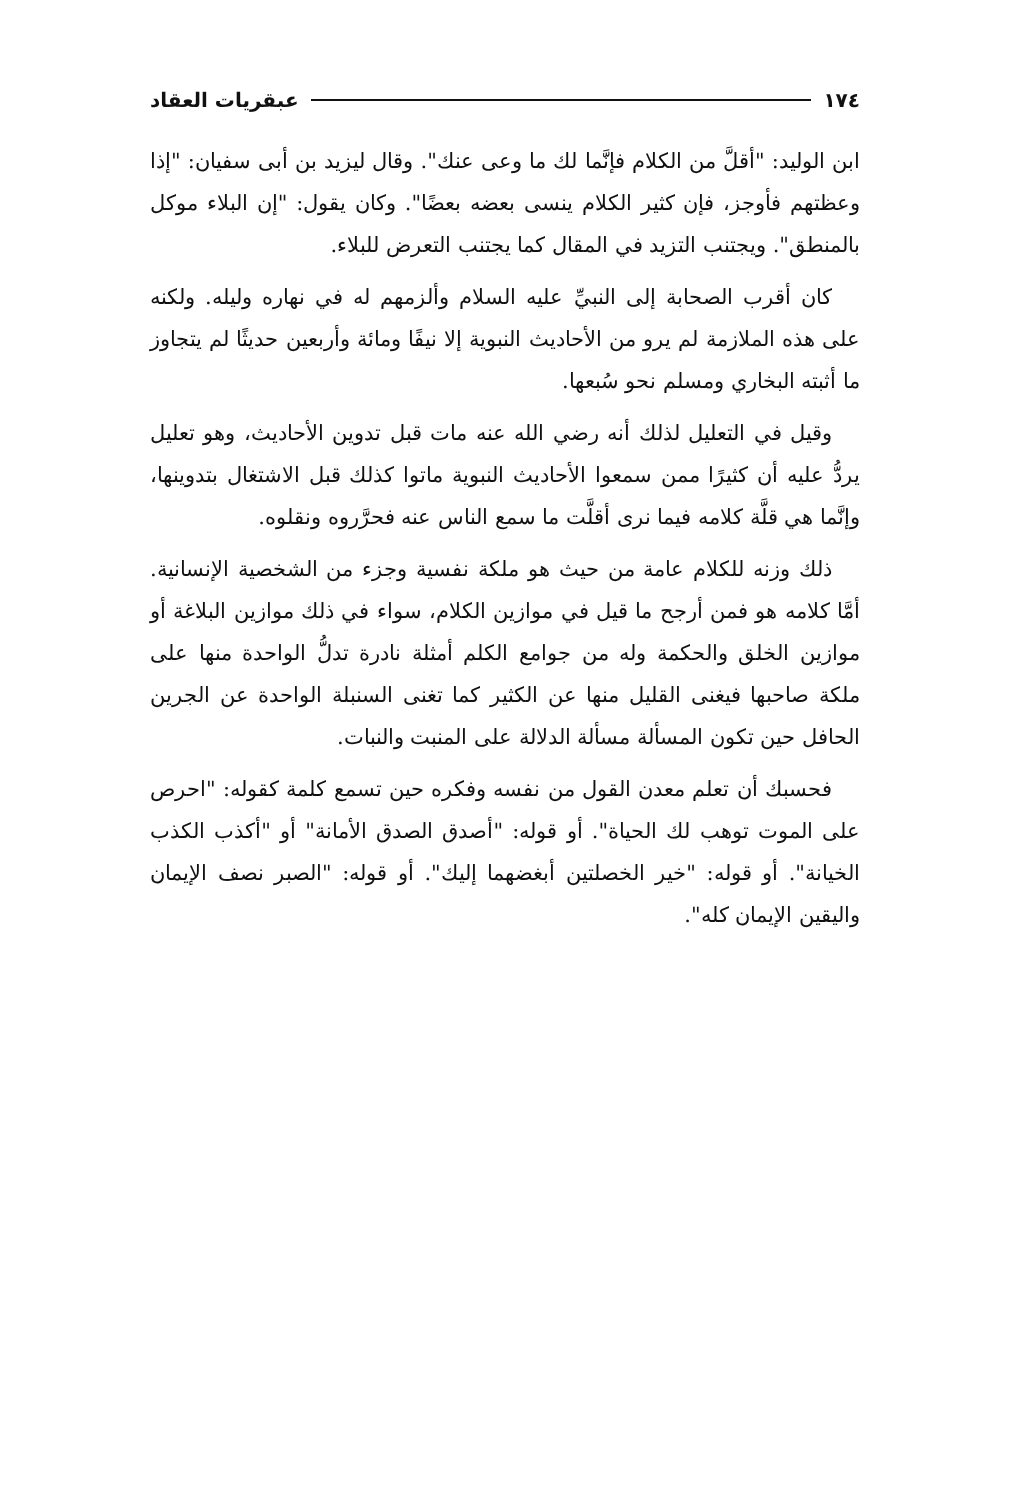١٧٤ عبقريات العقاد
ابن الوليد: "أقلَّ من الكلام فإنَّما لك ما وعى عنك". وقال ليزيد بن أبى سفيان: "إذا وعظتهم فأوجز، فإن كثير الكلام ينسى بعضه بعضًا". وكان يقول: "إن البلاء موكل بالمنطق". ويجتنب التزيد في المقال كما يجتنب التعرض للبلاء.
كان أقرب الصحابة إلى النبيِّ عليه السلام وألزمهم له في نهاره وليله. ولكنه على هذه الملازمة لم يرو من الأحاديث النبوية إلا نيفًا ومائة وأربعين حديثًا لم يتجاوز ما أثبته البخاري ومسلم نحو سُبعها.
وقيل في التعليل لذلك أنه رضي الله عنه مات قبل تدوين الأحاديث، وهو تعليل يردُّ عليه أن كثيرًا ممن سمعوا الأحاديث النبوية ماتوا كذلك قبل الاشتغال بتدوينها، وإنَّما هي قلَّة كلامه فيما نرى أقلَّت ما سمع الناس عنه فحرَّروه ونقلوه.
ذلك وزنه للكلام عامة من حيث هو ملكة نفسية وجزء من الشخصية الإنسانية. أمَّا كلامه هو فمن أرجح ما قيل في موازين الكلام، سواء في ذلك موازين البلاغة أو موازين الخلق والحكمة وله من جوامع الكلم أمثلة نادرة تدلُّ الواحدة منها على ملكة صاحبها فيغنى القليل منها عن الكثير كما تغنى السنبلة الواحدة عن الجرين الحافل حين تكون المسألة مسألة الدلالة على المنبت والنبات.
فحسبك أن تعلم معدن القول من نفسه وفكره حين تسمع كلمة كقوله: "احرص على الموت توهب لك الحياة". أو قوله: "أصدق الصدق الأمانة" أو "أكذب الكذب الخيانة". أو قوله: "خير الخصلتين أبغضهما إليك". أو قوله: "الصبر نصف الإيمان واليقين الإيمان كله".